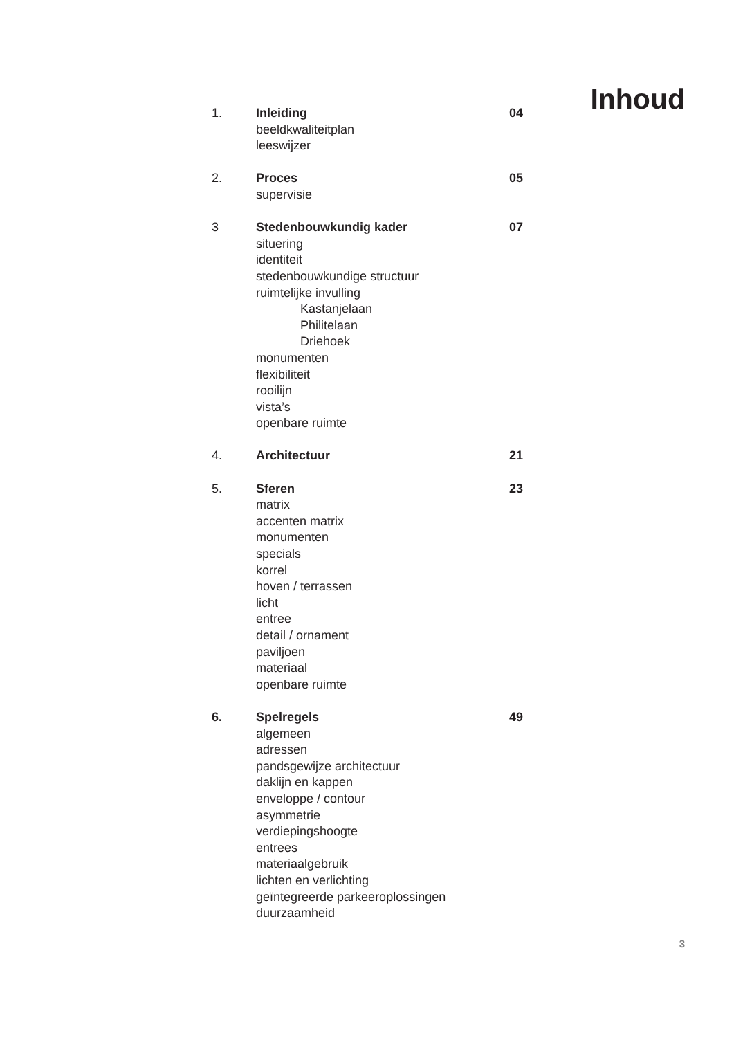Inhoud
1. Inleiding 04
beeldkwaliteitplan
leeswijzer
2. Proces 05
supervisie
3 Stedenbouwkundig kader 07
situering
identiteit
stedenbouwkundige structuur
ruimtelijke invulling
Kastanjelaan
Philitelaan
Driehoek
monumenten
flexibiliteit
rooilijn
vista’s
openbare ruimte
4. Architectuur 21
5. Sferen 23
matrix
accenten matrix
monumenten
specials
korrel
hoven / terrassen
licht
entree
detail / ornament
paviljoen
materiaal
openbare ruimte
6. Spelregels 49
algemeen
adressen
pandsgewijze architectuur
daklijn en kappen
enveloppe / contour
asymmetrie
verdiepingshoogte
entrees
materiaalgebruik
lichten en verlichting
geïntegreerde parkeeroplossingen
duurzaamheid
3